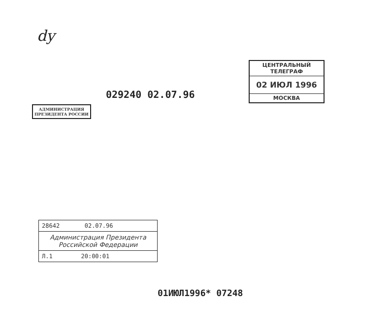dy
ЦЕНТРАЛЬНЫЙ ТЕЛЕГРАФ
02 ИЮЛ 1996
МОСКВА
029240 02.07.96
АДМИНИСТРАЦИЯ
ПРЕЗИДЕНТА РОССИИ
28642 02.07.96
Администрация Президента
Российской Федерации
Л.1 20:00:01
01ИЮЛ1996* 07248